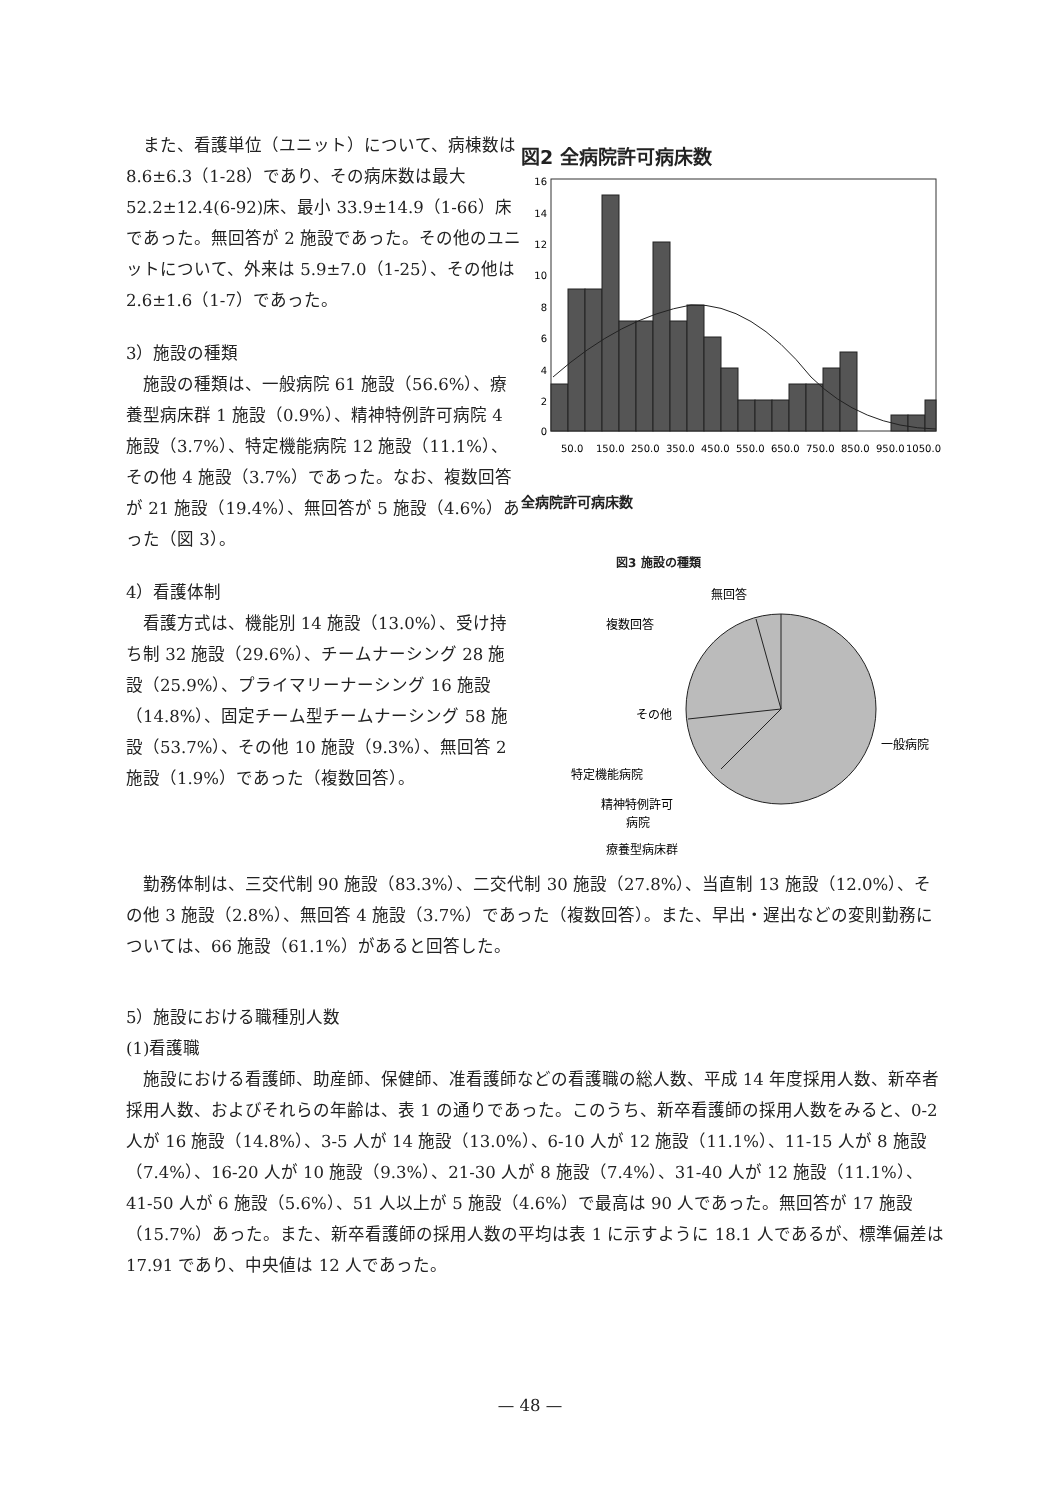また、看護単位（ユニット）について、病棟数は 8.6±6.3（1-28）であり、その病床数は最大 52.2±12.4(6-92)床、最小 33.9±14.9（1-66）床であった。無回答が 2 施設であった。その他のユニットについて、外来は 5.9±7.0（1-25）、その他は 2.6±1.6（1-7）であった。
3）施設の種類
施設の種類は、一般病院 61 施設（56.6%）、療養型病床群 1 施設（0.9%）、精神特例許可病院 4 施設（3.7%）、特定機能病院 12 施設（11.1%）、その他 4 施設（3.7%）であった。なお、複数回答が 21 施設（19.4%）、無回答が 5 施設（4.6%）あった（図 3）。
4）看護体制
看護方式は、機能別 14 施設（13.0%）、受け持ち制 32 施設（29.6%）、チームナーシング 28 施設（25.9%）、プライマリーナーシング 16 施設（14.8%）、固定チーム型チームナーシング 58 施設（53.7%）、その他 10 施設（9.3%）、無回答 2 施設（1.9%）であった（複数回答）。
図2 全病院許可病床数
16
14
12
10
8
6
4
2
0
50.0
150.0
250.0
350.0
450.0
550.0
650.0
750.0
850.0
950.0
1050.0
全病院許可病床数
図3 施設の種類
無回答
複数回答
その他
一般病院
特定機能病院
精神特例許可
病院
療養型病床群
勤務体制は、三交代制 90 施設（83.3%）、二交代制 30 施設（27.8%）、当直制 13 施設（12.0%）、その他 3 施設（2.8%）、無回答 4 施設（3.7%）であった（複数回答）。また、早出・遅出などの変則勤務については、66 施設（61.1%）があると回答した。
5）施設における職種別人数
(1)看護職
施設における看護師、助産師、保健師、准看護師などの看護職の総人数、平成 14 年度採用人数、新卒者採用人数、およびそれらの年齢は、表 1 の通りであった。このうち、新卒看護師の採用人数をみると、0-2 人が 16 施設（14.8%）、3-5 人が 14 施設（13.0%）、6-10 人が 12 施設（11.1%）、11-15 人が 8 施設（7.4%）、16-20 人が 10 施設（9.3%）、21-30 人が 8 施設（7.4%）、31-40 人が 12 施設（11.1%）、41-50 人が 6 施設（5.6%）、51 人以上が 5 施設（4.6%）で最高は 90 人であった。無回答が 17 施設（15.7%）あった。また、新卒看護師の採用人数の平均は表 1 に示すように 18.1 人であるが、標準偏差は 17.91 であり、中央値は 12 人であった。
— 48 —